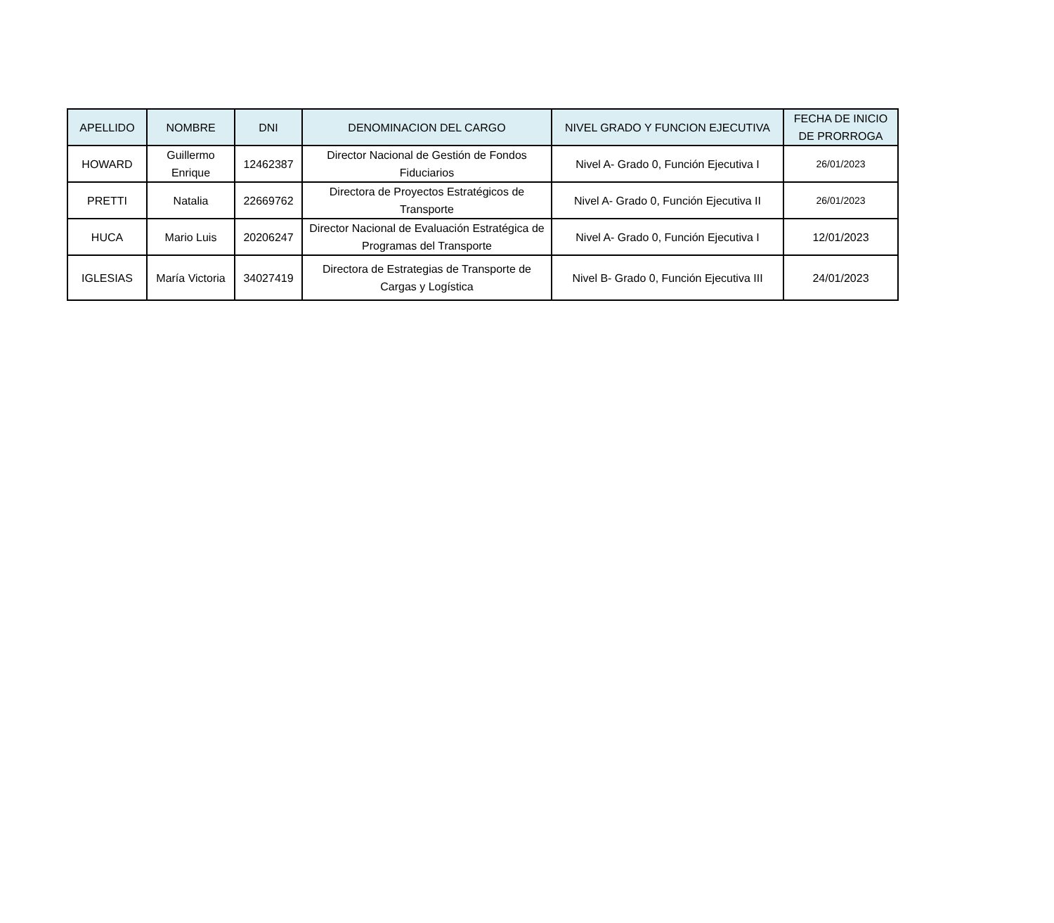| APELLIDO | NOMBRE | DNI | DENOMINACION DEL CARGO | NIVEL GRADO Y FUNCION EJECUTIVA | FECHA DE INICIO DE PRORROGA |
| --- | --- | --- | --- | --- | --- |
| HOWARD | Guillermo Enrique | 12462387 | Director Nacional de Gestión de Fondos Fiduciarios | Nivel A- Grado 0, Función Ejecutiva I | 26/01/2023 |
| PRETTI | Natalia | 22669762 | Directora de Proyectos Estratégicos de Transporte | Nivel A- Grado 0, Función Ejecutiva II | 26/01/2023 |
| HUCA | Mario Luis | 20206247 | Director Nacional de Evaluación Estratégica de Programas del Transporte | Nivel A- Grado 0, Función Ejecutiva I | 12/01/2023 |
| IGLESIAS | María Victoria | 34027419 | Directora de Estrategias de Transporte de Cargas y Logística | Nivel B- Grado 0, Función Ejecutiva III | 24/01/2023 |